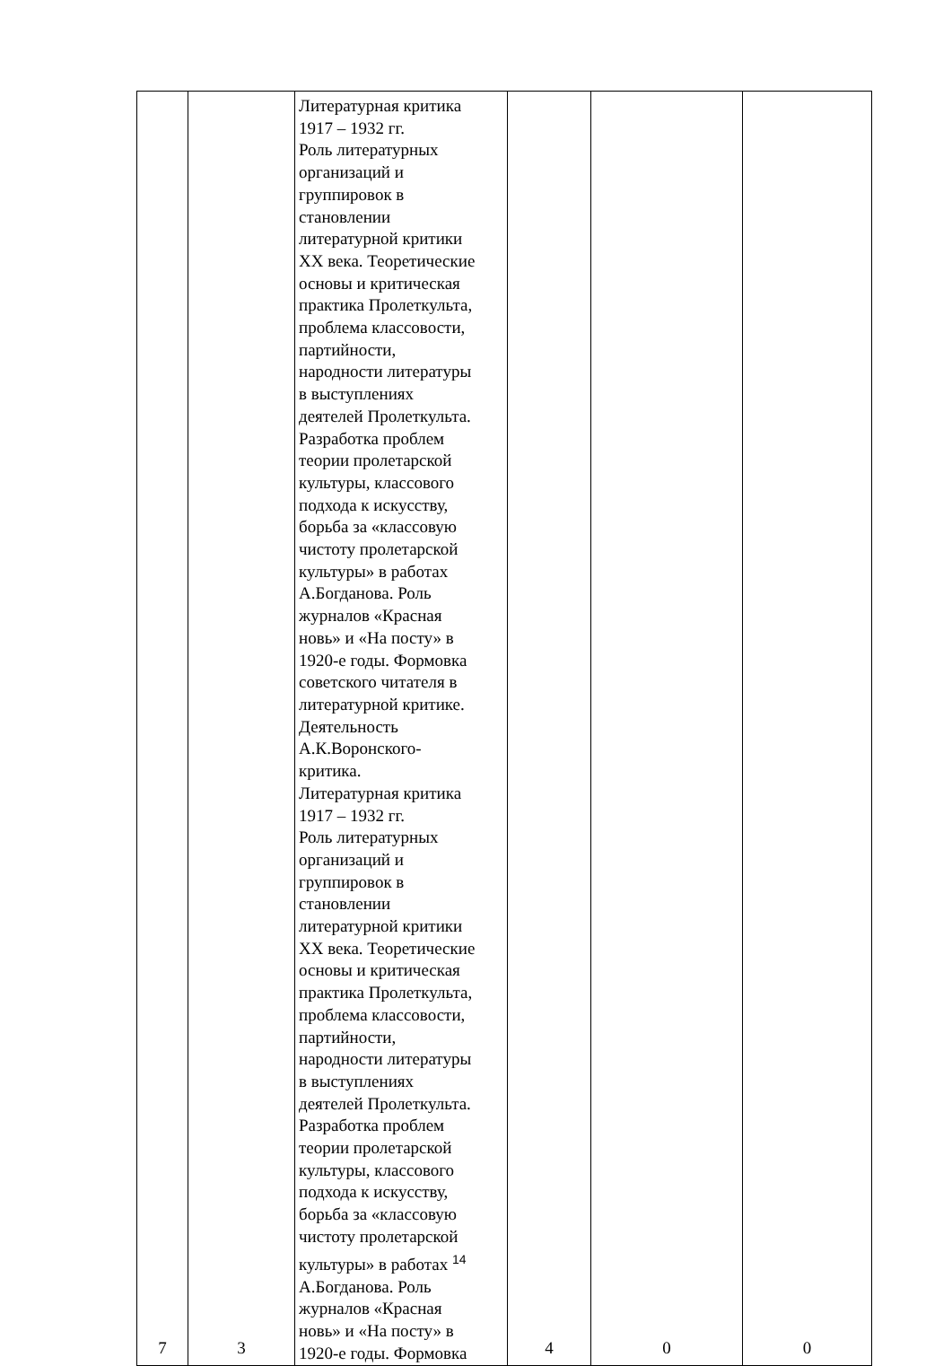| 7 | 3 | Литературная критика 1917 – 1932 гг. Роль литературных организаций и группировок в становлении литературной критики XX века. Теоретические основы и критическая практика Пролеткульта, проблема классовости, партийности, народности литературы в выступлениях деятелей Пролеткульта. Разработка проблем теории пролетарской культуры, классового подхода к искусству, борьба за «классовую чистоту пролетарской культуры» в работах А.Богданова. Роль журналов «Красная новь» и «На посту» в 1920-е годы. Формовка советского читателя в литературной критике. Деятельность А.К.Воронского- критика. Литературная критика 1917 – 1932 гг. Роль литературных организаций и группировок в становлении литературной критики XX века. Теоретические основы и критическая практика Пролеткульта, проблема классовости, партийности, народности литературы в выступлениях деятелей Пролеткульта. Разработка проблем теории пролетарской культуры, классового подхода к искусству, борьба за «классовую чистоту пролетарской культуры» в работах <sup>14</sup> А.Богданова. Роль журналов «Красная новь» и «На посту» в 1920-е годы. Формовка | 4 | 0 | 0 |